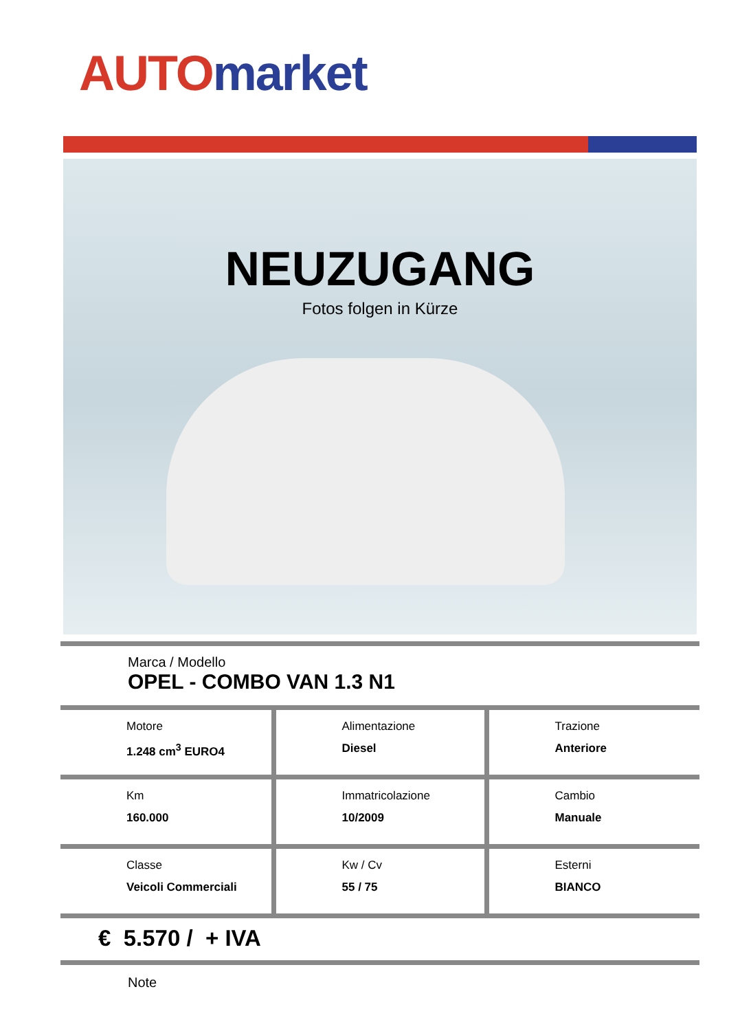AUTO market
NEUZUGANG
Fotos folgen in Kürze
Marca / Modello
OPEL - COMBO VAN 1.3 N1
| Motore 1.248 cm<sup>3</sup> EURO4 | Alimentazione Diesel | Trazione Anteriore |
| Km 160.000 | Immatricolazione 10/2009 | Cambio Manuale |
| Classe Veicoli Commerciali | Kw / Cv 55 / 75 | Esterni BIANCO |
€ 5.570 / + IVA
Note